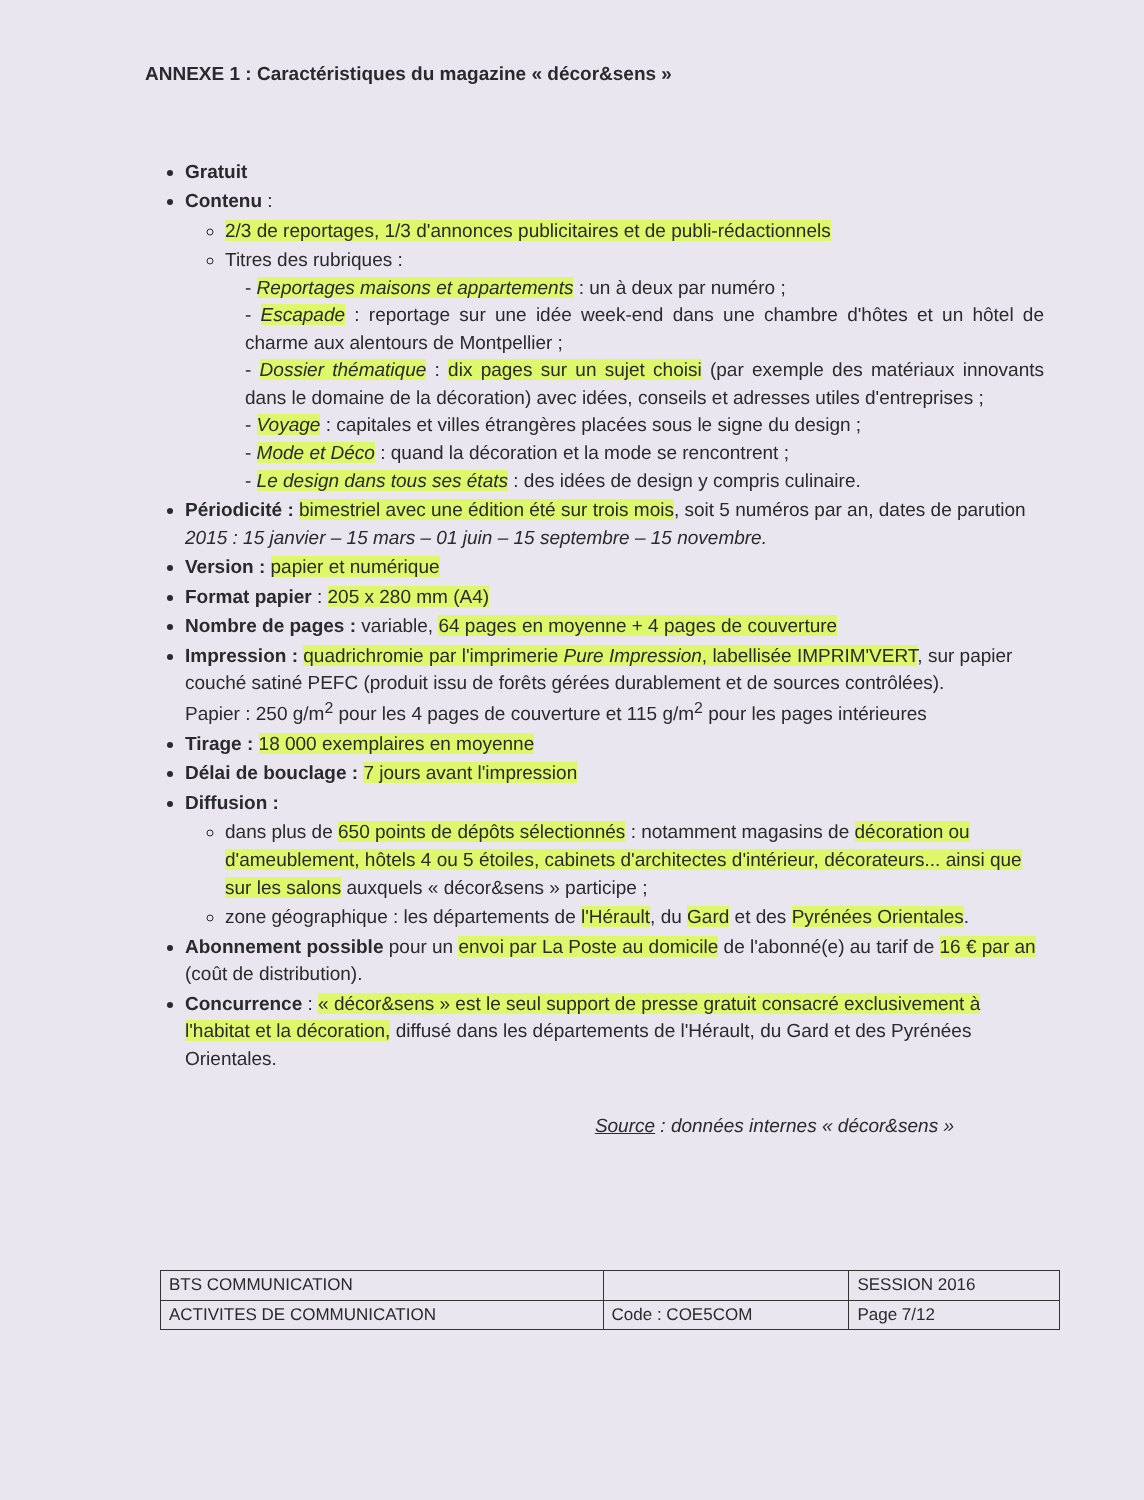ANNEXE 1 : Caractéristiques du magazine « décor&sens »
Gratuit
Contenu :
2/3 de reportages, 1/3 d'annonces publicitaires et de publi-rédactionnels
Titres des rubriques :
- Reportages maisons et appartements : un à deux par numéro ;
- Escapade : reportage sur une idée week-end dans une chambre d'hôtes et un hôtel de charme aux alentours de Montpellier ;
- Dossier thématique : dix pages sur un sujet choisi (par exemple des matériaux innovants dans le domaine de la décoration) avec idées, conseils et adresses utiles d'entreprises ;
- Voyage : capitales et villes étrangères placées sous le signe du design ;
- Mode et Déco : quand la décoration et la mode se rencontrent ;
- Le design dans tous ses états : des idées de design y compris culinaire.
Périodicité : bimestriel avec une édition été sur trois mois, soit 5 numéros par an, dates de parution 2015 : 15 janvier – 15 mars – 01 juin – 15 septembre – 15 novembre.
Version : papier et numérique
Format papier : 205 x 280 mm (A4)
Nombre de pages : variable, 64 pages en moyenne + 4 pages de couverture
Impression : quadrichromie par l'imprimerie Pure Impression, labellisée IMPRIM'VERT, sur papier couché satiné PEFC (produit issu de forêts gérées durablement et de sources contrôlées).
Papier : 250 g/m<sup>2</sup> pour les 4 pages de couverture et 115 g/m<sup>2</sup> pour les pages intérieures
Tirage : 18 000 exemplaires en moyenne
Délai de bouclage : 7 jours avant l'impression
Diffusion :
dans plus de 650 points de dépôts sélectionnés : notamment magasins de décoration ou d'ameublement, hôtels 4 ou 5 étoiles, cabinets d'architectes d'intérieur, décorateurs... ainsi que sur les salons auxquels « décor&sens » participe ;
zone géographique : les départements de l'Hérault, du Gard et des Pyrénées Orientales.
Abonnement possible pour un envoi par La Poste au domicile de l'abonné(e) au tarif de 16 € par an (coût de distribution).
Concurrence : « décor&sens » est le seul support de presse gratuit consacré exclusivement à l'habitat et la décoration, diffusé dans les départements de l'Hérault, du Gard et des Pyrénées Orientales.
Source : données internes « décor&sens »
| BTS COMMUNICATION | | SESSION 2016 |
| ACTIVITES DE COMMUNICATION | Code : COE5COM | Page 7/12 |